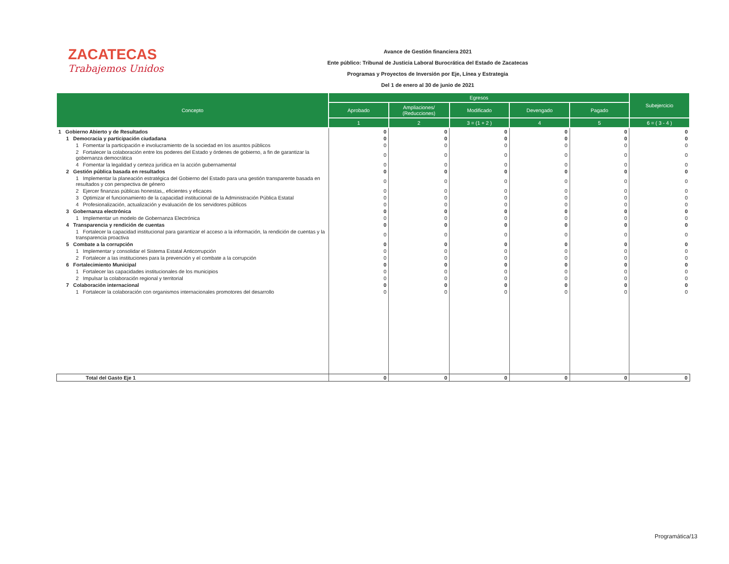ZACATECAS
Trabajemos Unidos
Avance de Gestión financiera 2021
Ente público: Tribunal de Justicia Laboral Burocrática del Estado de Zacatecas
Programas y Proyectos de Inversión por Eje, Línea y Estrategia
Del 1 de enero al 30 de junio de 2021
| Concepto | Egresos | | | | | Subejercicio |
| --- | --- | --- | --- | --- | --- | --- |
| | Aprobado | Ampliaciones/ (Reducciones) | Modificado | Devengado | Pagado | |
| | 1 | 2 | 3 = (1 + 2 ) | 4 | 5 | 6 = ( 3 - 4 ) |
| 1 Gobierno Abierto y de Resultados | 0 | 0 | 0 | 0 | 0 | 0 |
| 1 Democracia y participación ciudadana | 0 | 0 | 0 | 0 | 0 | 0 |
| 1 Fomentar la participación e involucramiento de la sociedad en los asuntos públicos | 0 | 0 | 0 | 0 | 0 | 0 |
| 2 Fortalecer la colaboración entre los poderes del Estado y órdenes de gobierno, a fin de garantizar la gobernanza democrática | 0 | 0 | 0 | 0 | 0 | 0 |
| 4 Fomentar la legalidad y certeza jurídica en la acción gubernamental | 0 | 0 | 0 | 0 | 0 | 0 |
| 2 Gestión pública basada en resultados | 0 | 0 | 0 | 0 | 0 | 0 |
| 1 Implementar la planeación estratégica del Gobierno del Estado para una gestión transparente basada en resultados y con perspectiva de género | 0 | 0 | 0 | 0 | 0 | 0 |
| 2 Ejercer finanzas públicas honestas,, eficientes y eficaces | 0 | 0 | 0 | 0 | 0 | 0 |
| 3 Optimizar el funcionamiento de la capacidad institucional de la Administración Pública Estatal | 0 | 0 | 0 | 0 | 0 | 0 |
| 4 Profesionalización, actualización y evaluación de los servidores públicos | 0 | 0 | 0 | 0 | 0 | 0 |
| 3 Gobernanza electrónica | 0 | 0 | 0 | 0 | 0 | 0 |
| 1 Implementar un modelo de Gobernanza Electrónica | 0 | 0 | 0 | 0 | 0 | 0 |
| 4 Transparencia y rendición de cuentas | 0 | 0 | 0 | 0 | 0 | 0 |
| 1 Fortalecer la capacidad institucional para garantizar el acceso a la información, la rendición de cuentas y la transparencia proactiva | 0 | 0 | 0 | 0 | 0 | 0 |
| 5 Combate a la corrupción | 0 | 0 | 0 | 0 | 0 | 0 |
| 1 Implementar y consolidar el Sistema Estatal Anticorrupción | 0 | 0 | 0 | 0 | 0 | 0 |
| 2 Fortalecer a las instituciones para la prevención y el combate a la corrupción | 0 | 0 | 0 | 0 | 0 | 0 |
| 6 Fortalecimiento Municipal | 0 | 0 | 0 | 0 | 0 | 0 |
| 1 Fortalecer las capacidades institucionales de los municipios | 0 | 0 | 0 | 0 | 0 | 0 |
| 2 Impulsar la colaboración regional y territorial | 0 | 0 | 0 | 0 | 0 | 0 |
| 7 Colaboración internacional | 0 | 0 | 0 | 0 | 0 | 0 |
| 1 Fortalecer la colaboración con organismos internacionales promotores del desarrollo | 0 | 0 | 0 | 0 | 0 | 0 |
| Total del Gasto Eje 1 | 0 | 0 | 0 | 0 | 0 | 0 |
Programática/13